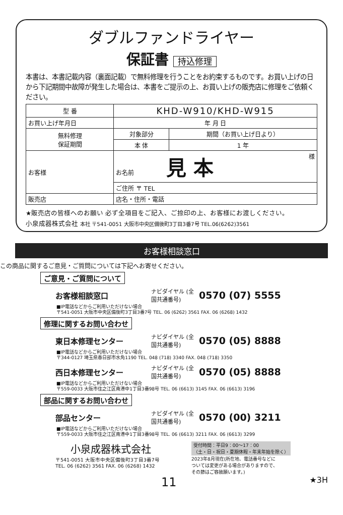ダブルファンドライヤー
保証書 持込修理
本書は、本書記載内容（裏面記載）で無料修理を行うことをお約束するものです。お買い上げの日から下記期間中故障が発生した場合は、本書をご提示の上、お買い上げの販売店に修理をご依頼ください。
| 型 番 | KHD-W910/KHD-W915 | |
| お買い上げ年月日 | 年 月 日 | |
| 無料修理 保証期間 | 対象部分 | 期間（お買い上げ日より） |
| | 本 体 | 1 年 |
| お客様 | お名前 見 本 様 | |
| | ご住所 〒 TEL | |
| 販売店 | 店名・住所・電話 | |
★販売店の皆様へのお願い 必ず全項目をご記入、ご捺印の上、お客様にお渡しください。
小泉成器株式会社 本社 〒541-0051 大阪市中央区備後町3丁目3番7号 TEL.06(6262)3561
お客様相談窓口
この商品に関するご意見・ご質問については下記へお寄せください。
ご意見・ご質問について
お客様相談窓口 ナビダイヤル (全国共通番号) 0570 (07) 5555
■IP電話などからご利用いただけない場合
〒541-0051 大阪市中央区備後町3丁目3番7号 TEL. 06 (6262) 3561 FAX. 06 (6268) 1432
修理に関するお問い合わせ
東日本修理センター ナビダイヤル (全国共通番号) 0570 (05) 8888
■IP電話などからご利用いただけない場合
〒344-0127 埼玉県春日部市水角1190 TEL. 048 (718) 3340 FAX. 048 (718) 3350
西日本修理センター ナビダイヤル (全国共通番号) 0570 (05) 8888
■IP電話などからご利用いただけない場合
〒559-0033 大阪市住之江区南港中1丁目3番98号 TEL. 06 (6613) 3145 FAX. 06 (6613) 3196
部品に関するお問い合わせ
部品センター ナビダイヤル (全国共通番号) 0570 (00) 3211
■IP電話などからご利用いただけない場合
〒559-0033 大阪市住之江区南港中1丁目3番98号 TEL. 06 (6613) 3211 FAX. 06 (6613) 3299
小泉成器株式会社
〒541-0051 大阪市中央区備後町3丁目3番7号
TEL. 06 (6262) 3561 FAX. 06 (6268) 1432
受付時間：平日9：00～17：00
（土・日・祝日・夏期休暇・年末年始を除く）
2023年8月現在(所在地、電話番号などに
ついては変更がある場合がありますので、
その節はご容赦願います。)
11 ★3H